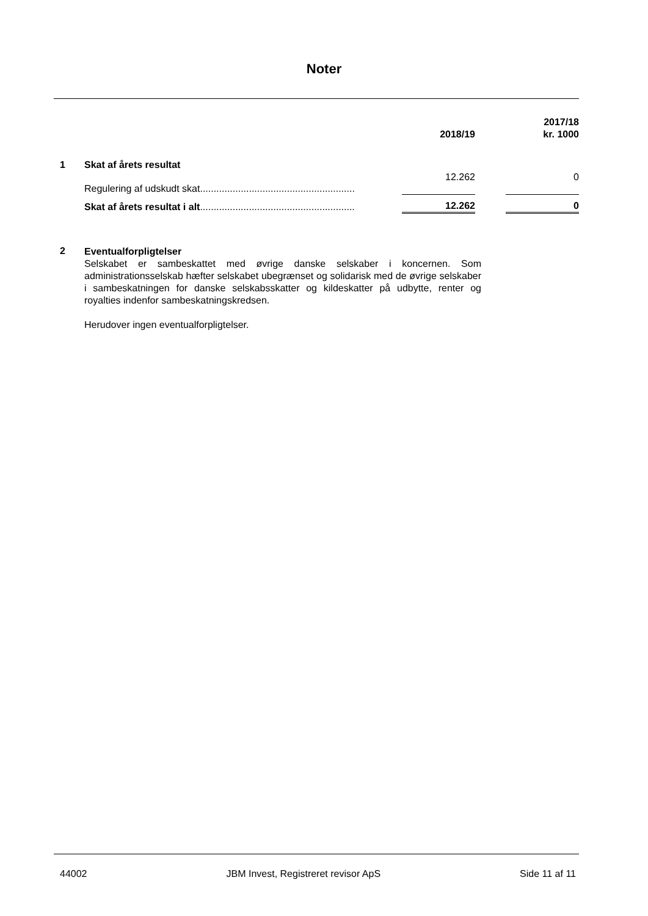Noter
| | | 2018/19 | | 2017/18 kr. 1000 |
| 1 | Skat af årets resultat | | | |
| | Regulering af udskudt skat......................................................... | 12.262 | | 0 |
| | Skat af årets resultat i alt ......................................................... | 12.262 | | 0 |
2
Eventualforpligtelser
Selskabet er sambeskattet med øvrige danske selskaber i koncernen. Som administrationsselskab hæfter selskabet ubegrænset og solidarisk med de øvrige selskaber i sambeskatningen for danske selskabsskatter og kildeskatter på udbytte, renter og royalties indenfor sambeskatningskredsen.
Herudover ingen eventualforpligtelser.
44002 JBM Invest, Registreret revisor ApS Side 11 af 11